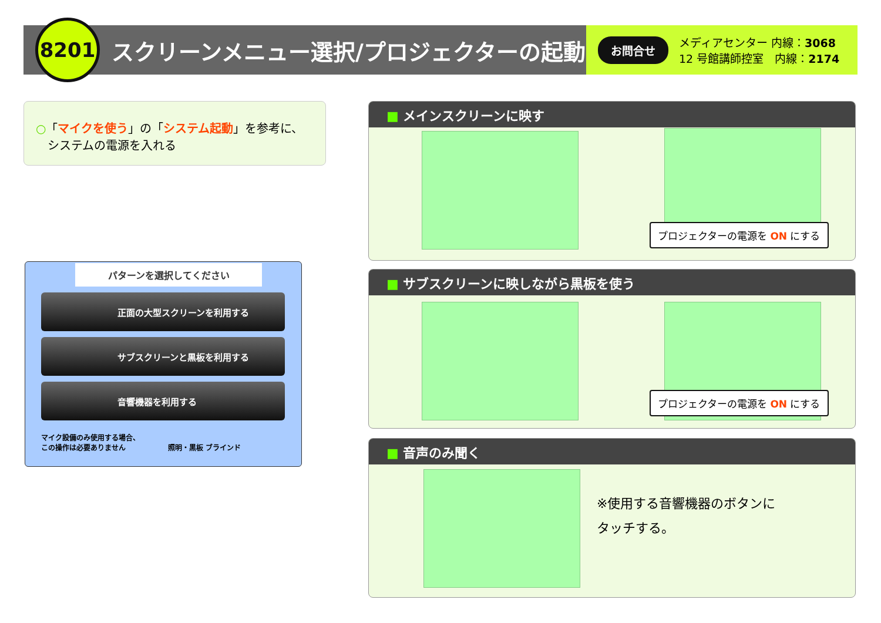8201
スクリーンメニュー選択/プロジェクターの起動
お問合せ
メディアセンター 内線：3068
12 号館講師控室　内線：2174
○「マイクを使う」の「システム起動」を参考に、
　システムの電源を入れる
パターンを選択してください
正面の大型スクリーンを利用する
サブスクリーンと黒板を利用する
音響機器を利用する
マイク設備のみ使用する場合、
この操作は必要ありません　　　　　　照明・黒板 ブラインド
■ メインスクリーンに映す
プロジェクターの電源を ON にする
■ サブスクリーンに映しながら黒板を使う
プロジェクターの電源を ON にする
■ 音声のみ聞く
※使用する音響機器のボタンに
タッチする。